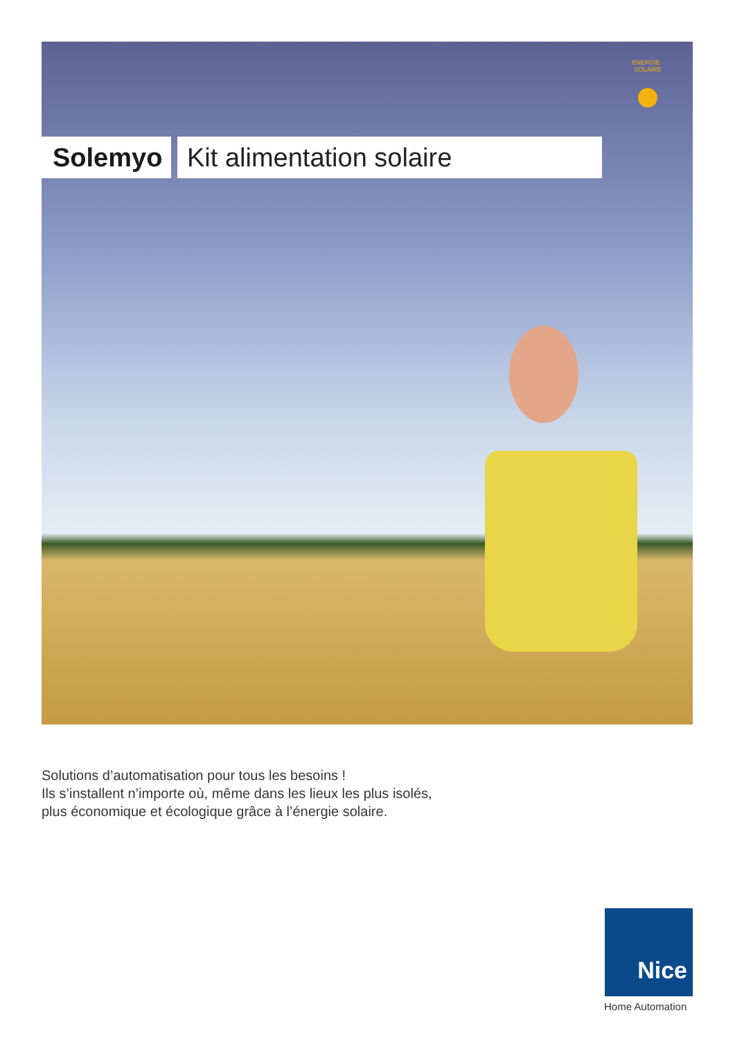ENERGIE · SOLAIRE
Solemyo Kit alimentation solaire
Solutions d’automatisation pour tous les besoins !
Ils s’installent n’importe où, même dans les lieux les plus isolés,
plus économique et écologique grâce à l’énergie solaire.
Nice
Home Automation